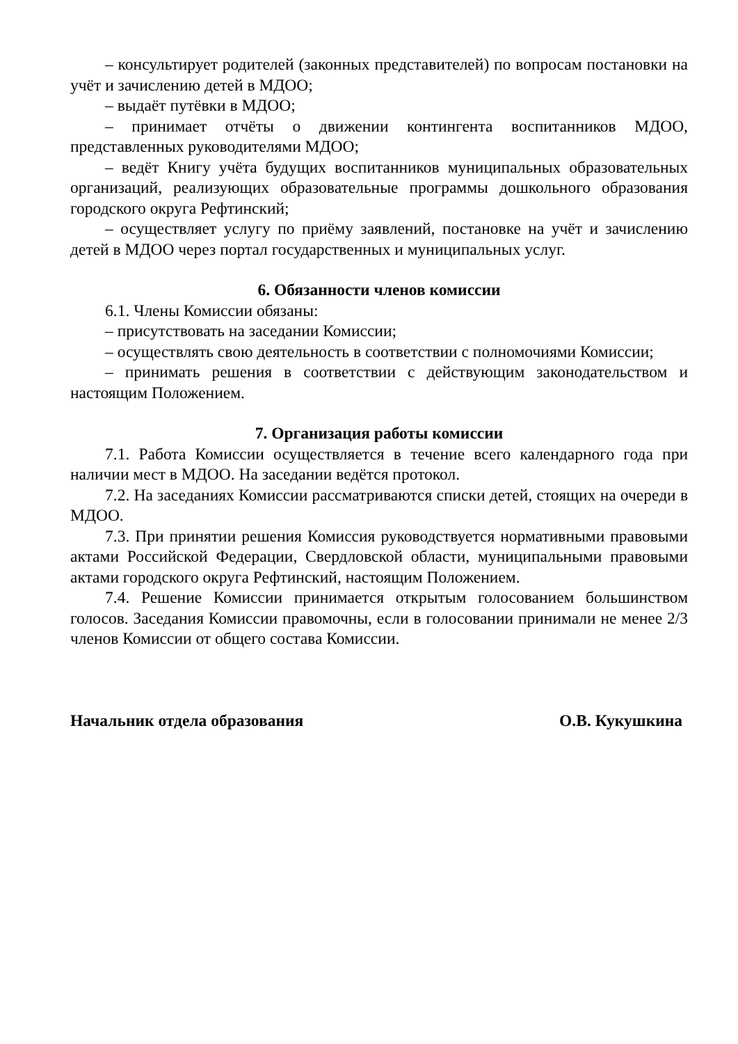– консультирует родителей (законных представителей) по вопросам постановки на учёт и зачислению детей в МДОО;
– выдаёт путёвки в МДОО;
– принимает отчёты о движении контингента воспитанников МДОО, представленных руководителями МДОО;
– ведёт Книгу учёта будущих воспитанников муниципальных образовательных организаций, реализующих образовательные программы дошкольного образования городского округа Рефтинский;
– осуществляет услугу по приёму заявлений, постановке на учёт и зачислению детей в МДОО через портал государственных и муниципальных услуг.
6. Обязанности членов комиссии
6.1. Члены Комиссии обязаны:
– присутствовать на заседании Комиссии;
– осуществлять свою деятельность в соответствии с полномочиями Комиссии;
– принимать решения в соответствии с действующим законодательством и настоящим Положением.
7. Организация работы комиссии
7.1. Работа Комиссии осуществляется в течение всего календарного года при наличии мест в МДОО. На заседании ведётся протокол.
7.2. На заседаниях Комиссии рассматриваются списки детей, стоящих на очереди в МДОО.
7.3. При принятии решения Комиссия руководствуется нормативными правовыми актами Российской Федерации, Свердловской области, муниципальными правовыми актами городского округа Рефтинский, настоящим Положением.
7.4. Решение Комиссии принимается открытым голосованием большинством голосов. Заседания Комиссии правомочны, если в голосовании принимали не менее 2/3 членов Комиссии от общего состава Комиссии.
Начальник отдела образования О.В. Кукушкина